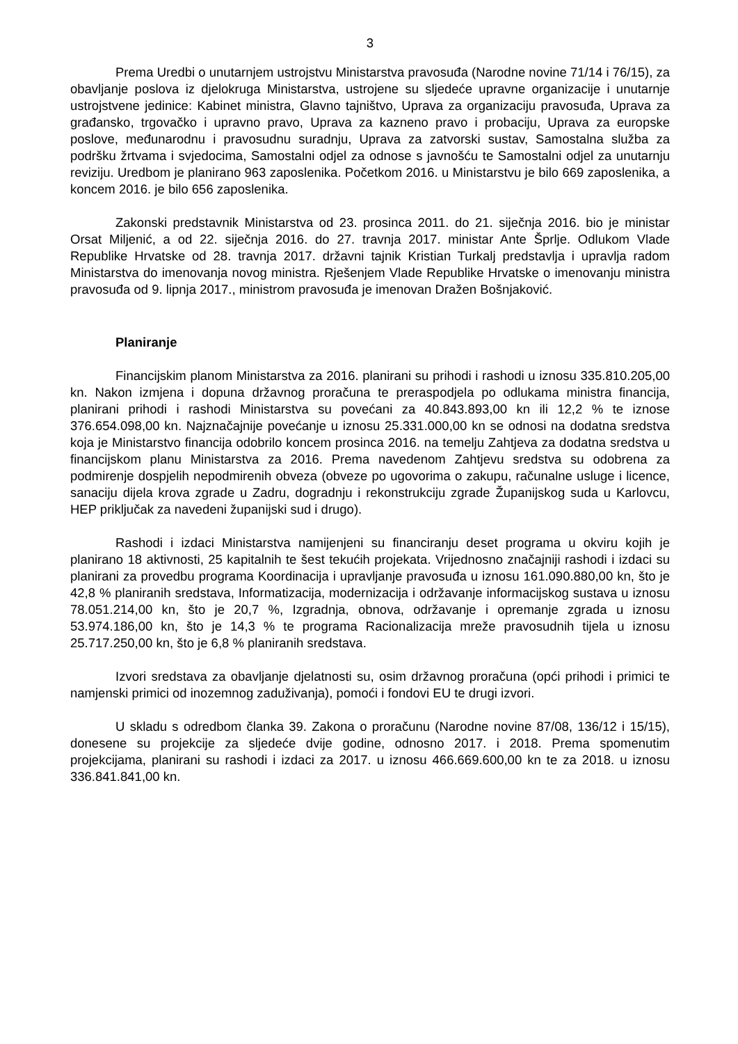3
Prema Uredbi o unutarnjem ustrojstvu Ministarstva pravosuđa (Narodne novine 71/14 i 76/15), za obavljanje poslova iz djelokruga Ministarstva, ustrojene su sljedeće upravne organizacije i unutarnje ustrojstvene jedinice: Kabinet ministra, Glavno tajništvo, Uprava za organizaciju pravosuđa, Uprava za građansko, trgovačko i upravno pravo, Uprava za kazneno pravo i probaciju, Uprava za europske poslove, međunarodnu i pravosudnu suradnju, Uprava za zatvorski sustav, Samostalna služba za podršku žrtvama i svjedocima, Samostalni odjel za odnose s javnošću te Samostalni odjel za unutarnju reviziju. Uredbom je planirano 963 zaposlenika. Početkom 2016. u Ministarstvu je bilo 669 zaposlenika, a koncem 2016. je bilo 656 zaposlenika.
Zakonski predstavnik Ministarstva od 23. prosinca 2011. do 21. siječnja 2016. bio je ministar Orsat Miljenić, a od 22. siječnja 2016. do 27. travnja 2017. ministar Ante Šprlje. Odlukom Vlade Republike Hrvatske od 28. travnja 2017. državni tajnik Kristian Turkalj predstavlja i upravlja radom Ministarstva do imenovanja novog ministra. Rješenjem Vlade Republike Hrvatske o imenovanju ministra pravosuđa od 9. lipnja 2017., ministrom pravosuđa je imenovan Dražen Bošnjaković.
Planiranje
Financijskim planom Ministarstva za 2016. planirani su prihodi i rashodi u iznosu 335.810.205,00 kn. Nakon izmjena i dopuna državnog proračuna te preraspodjela po odlukama ministra financija, planirani prihodi i rashodi Ministarstva su povećani za 40.843.893,00 kn ili 12,2 % te iznose 376.654.098,00 kn. Najznačajnije povećanje u iznosu 25.331.000,00 kn se odnosi na dodatna sredstva koja je Ministarstvo financija odobrilo koncem prosinca 2016. na temelju Zahtjeva za dodatna sredstva u financijskom planu Ministarstva za 2016. Prema navedenom Zahtjevu sredstva su odobrena za podmirenje dospjelih nepodmirenih obveza (obveze po ugovorima o zakupu, računalne usluge i licence, sanaciju dijela krova zgrade u Zadru, dogradnju i rekonstrukciju zgrade Županijskog suda u Karlovcu, HEP priključak za navedeni županijski sud i drugo).
Rashodi i izdaci Ministarstva namijenjeni su financiranju deset programa u okviru kojih je planirano 18 aktivnosti, 25 kapitalnih te šest tekućih projekata. Vrijednosno značajniji rashodi i izdaci su planirani za provedbu programa Koordinacija i upravljanje pravosuđa u iznosu 161.090.880,00 kn, što je 42,8 % planiranih sredstava, Informatizacija, modernizacija i održavanje informacijskog sustava u iznosu 78.051.214,00 kn, što je 20,7 %, Izgradnja, obnova, održavanje i opremanje zgrada u iznosu 53.974.186,00 kn, što je 14,3 % te programa Racionalizacija mreže pravosudnih tijela u iznosu 25.717.250,00 kn, što je 6,8 % planiranih sredstava.
Izvori sredstava za obavljanje djelatnosti su, osim državnog proračuna (opći prihodi i primici te namjenski primici od inozemnog zaduživanja), pomoći i fondovi EU te drugi izvori.
U skladu s odredbom članka 39. Zakona o proračunu (Narodne novine 87/08, 136/12 i 15/15), donesene su projekcije za sljedeće dvije godine, odnosno 2017. i 2018. Prema spomenutim projekcijama, planirani su rashodi i izdaci za 2017. u iznosu 466.669.600,00 kn te za 2018. u iznosu 336.841.841,00 kn.